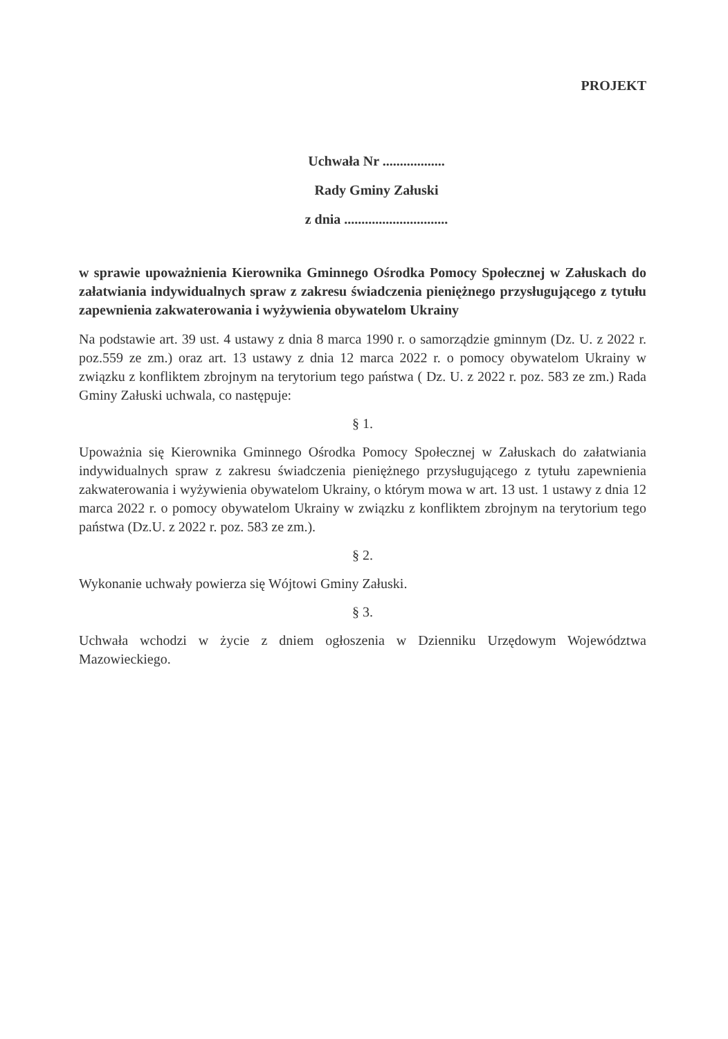PROJEKT
Uchwała Nr ..................
Rady Gminy Załuski
z dnia ..............................
w sprawie upoważnienia Kierownika Gminnego Ośrodka Pomocy Społecznej w Załuskach do załatwiania indywidualnych spraw z zakresu świadczenia pieniężnego przysługującego z tytułu zapewnienia zakwaterowania i wyżywienia obywatelom Ukrainy
Na podstawie art. 39 ust. 4 ustawy z dnia 8 marca 1990 r. o samorządzie gminnym (Dz. U. z 2022 r. poz.559 ze zm.) oraz art. 13 ustawy z dnia 12 marca 2022 r. o pomocy obywatelom Ukrainy w związku z konfliktem zbrojnym na terytorium tego państwa ( Dz. U. z 2022 r. poz. 583 ze zm.) Rada Gminy Załuski uchwala, co następuje:
§ 1.
Upoważnia się Kierownika Gminnego Ośrodka Pomocy Społecznej w Załuskach do załatwiania indywidualnych spraw z zakresu świadczenia pieniężnego przysługującego z tytułu zapewnienia zakwaterowania i wyżywienia obywatelom Ukrainy, o którym mowa w art. 13 ust. 1 ustawy z dnia 12 marca 2022 r. o pomocy obywatelom Ukrainy w związku z konfliktem zbrojnym na terytorium tego państwa (Dz.U. z 2022 r. poz. 583 ze zm.).
§ 2.
Wykonanie uchwały powierza się Wójtowi Gminy Załuski.
§ 3.
Uchwała wchodzi w życie z dniem ogłoszenia w Dzienniku Urzędowym Województwa Mazowieckiego.